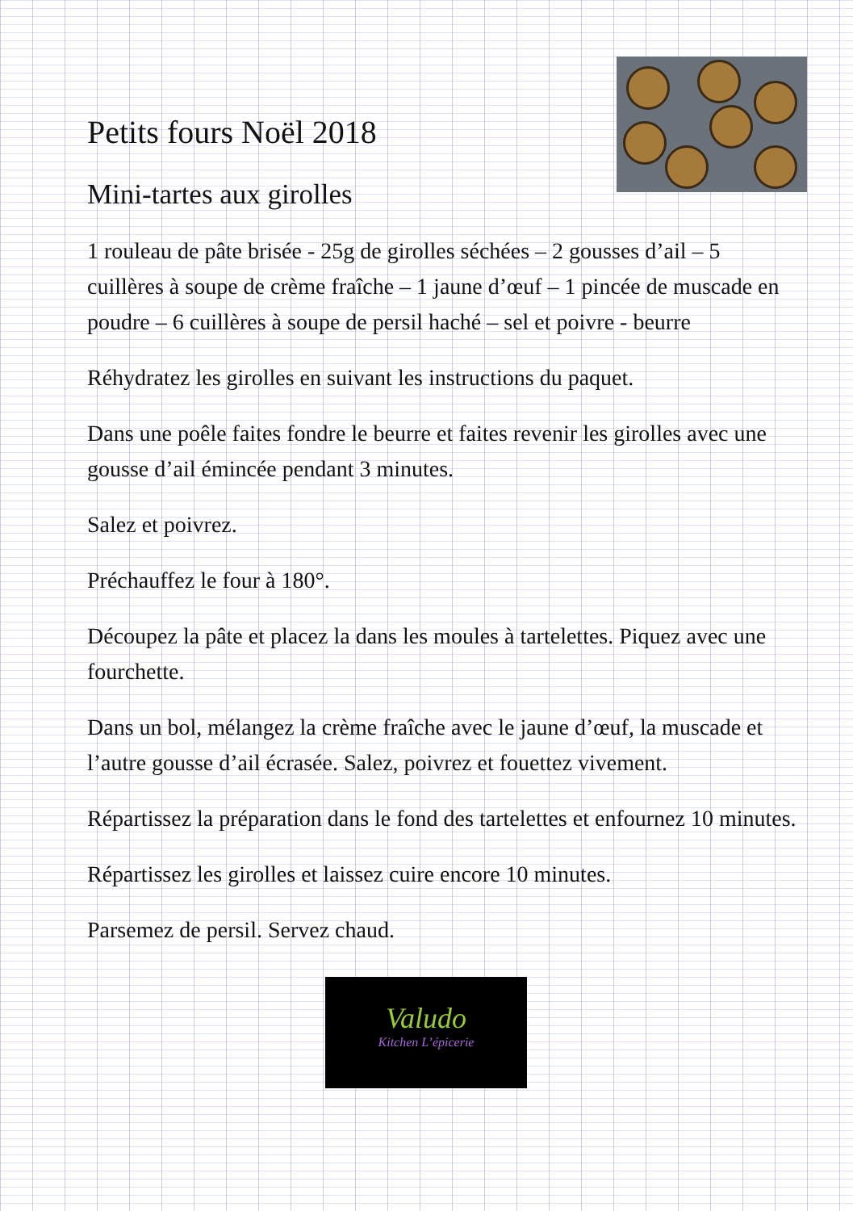Petits fours Noël 2018
Mini-tartes aux girolles
1 rouleau de pâte brisée - 25g de girolles séchées – 2 gousses d’ail – 5 cuillères à soupe de crème fraîche – 1 jaune d’œuf – 1 pincée de muscade en poudre – 6 cuillères à soupe de persil haché – sel et poivre - beurre
Réhydratez les girolles en suivant les instructions du paquet.
Dans une poêle faites fondre le beurre et faites revenir les girolles avec une gousse d’ail émincée pendant 3 minutes.
Salez et poivrez.
Préchauffez le four à 180°.
Découpez la pâte et placez la dans les moules à tartelettes. Piquez avec une fourchette.
Dans un bol, mélangez la crème fraîche avec le jaune d’œuf, la muscade et l’autre gousse d’ail écrasée. Salez, poivrez et fouettez vivement.
Répartissez la préparation dans le fond des tartelettes et enfournez 10 minutes.
Répartissez les girolles et laissez cuire encore 10 minutes.
Parsemez de persil. Servez chaud.
Valudo
Kitchen L’épicerie